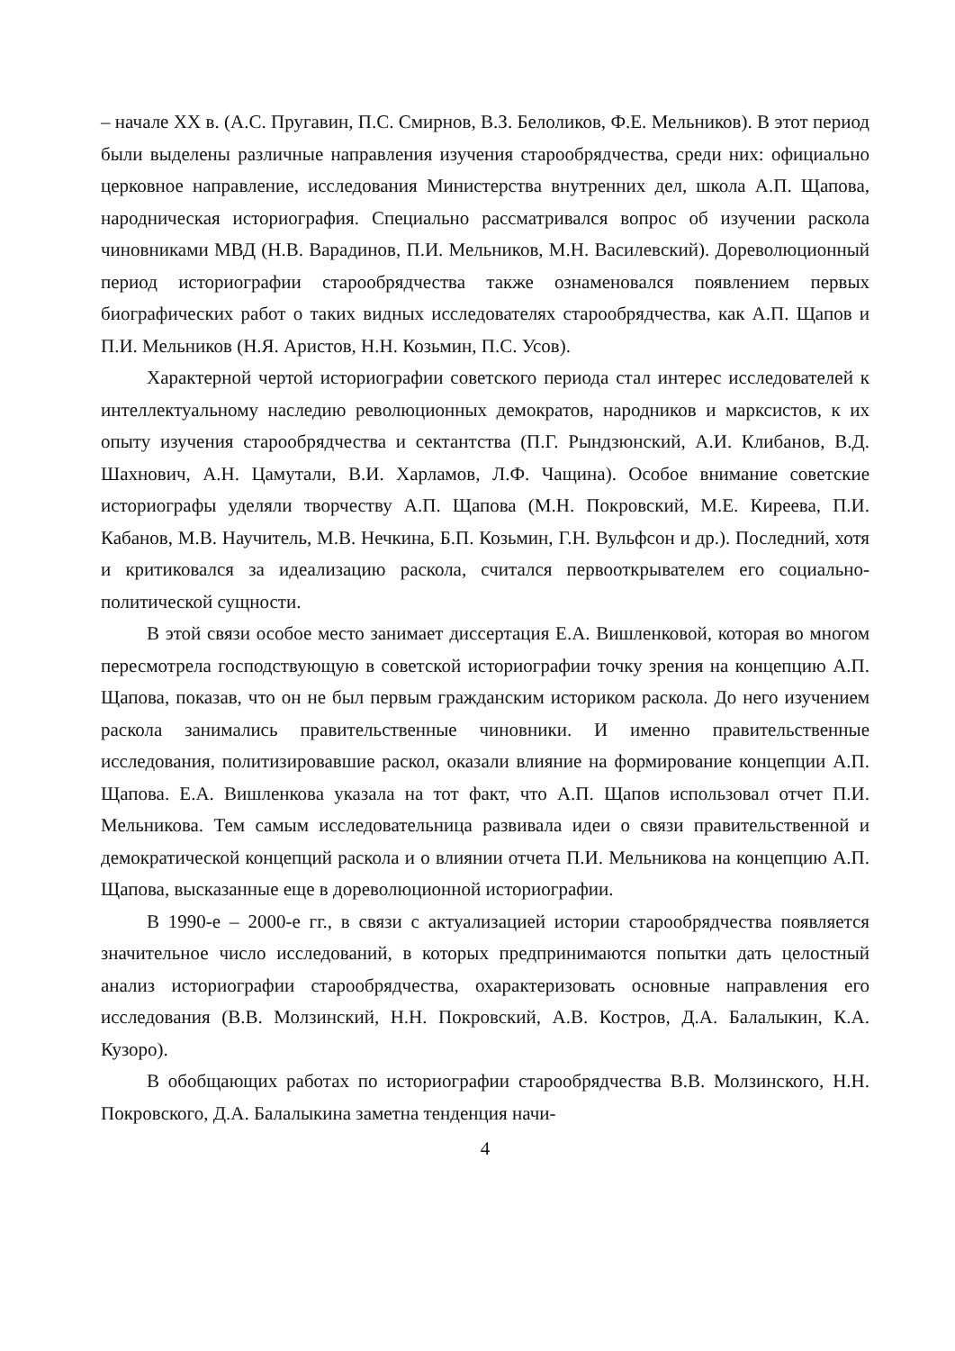– начале XX в. (А.С. Пругавин, П.С. Смирнов, В.З. Белоликов, Ф.Е. Мельников). В этот период были выделены различные направления изучения старообрядчества, среди них: официально церковное направление, исследования Министерства внутренних дел, школа А.П. Щапова, народническая историография. Специально рассматривался вопрос об изучении раскола чиновниками МВД (Н.В. Варадинов, П.И. Мельников, М.Н. Василевский). Дореволюционный период историографии старообрядчества также ознаменовался появлением первых биографических работ о таких видных исследователях старообрядчества, как А.П. Щапов и П.И. Мельников (Н.Я. Аристов, Н.Н. Козьмин, П.С. Усов).
Характерной чертой историографии советского периода стал интерес исследователей к интеллектуальному наследию революционных демократов, народников и марксистов, к их опыту изучения старообрядчества и сектантства (П.Г. Рындзюнский, А.И. Клибанов, В.Д. Шахнович, А.Н. Цамутали, В.И. Харламов, Л.Ф. Чащина). Особое внимание советские историографы уделяли творчеству А.П. Щапова (М.Н. Покровский, М.Е. Киреева, П.И. Кабанов, М.В. Научитель, М.В. Нечкина, Б.П. Козьмин, Г.Н. Вульфсон и др.). Последний, хотя и критиковался за идеализацию раскола, считался первооткрывателем его социально-политической сущности.
В этой связи особое место занимает диссертация Е.А. Вишленковой, которая во многом пересмотрела господствующую в советской историографии точку зрения на концепцию А.П. Щапова, показав, что он не был первым гражданским историком раскола. До него изучением раскола занимались правительственные чиновники. И именно правительственные исследования, политизировавшие раскол, оказали влияние на формирование концепции А.П. Щапова. Е.А. Вишленкова указала на тот факт, что А.П. Щапов использовал отчет П.И. Мельникова. Тем самым исследовательница развивала идеи о связи правительственной и демократической концепций раскола и о влиянии отчета П.И. Мельникова на концепцию А.П. Щапова, высказанные еще в дореволюционной историографии.
В 1990-е – 2000-е гг., в связи с актуализацией истории старообрядчества появляется значительное число исследований, в которых предпринимаются попытки дать целостный анализ историографии старообрядчества, охарактеризовать основные направления его исследования (В.В. Молзинский, Н.Н. Покровский, А.В. Костров, Д.А. Балалыкин, К.А. Кузоро).
В обобщающих работах по историографии старообрядчества В.В. Молзинского, Н.Н. Покровского, Д.А. Балалыкина заметна тенденция начи-
4